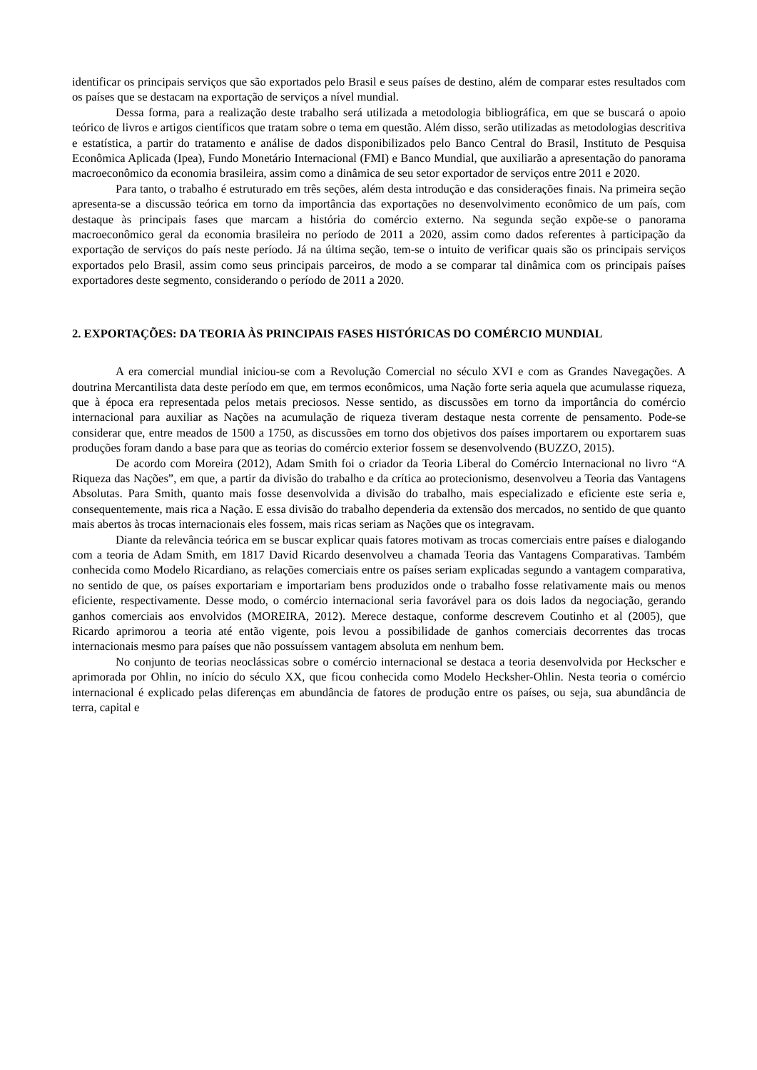identificar os principais serviços que são exportados pelo Brasil e seus países de destino, além de comparar estes resultados com os países que se destacam na exportação de serviços a nível mundial.
Dessa forma, para a realização deste trabalho será utilizada a metodologia bibliográfica, em que se buscará o apoio teórico de livros e artigos científicos que tratam sobre o tema em questão. Além disso, serão utilizadas as metodologias descritiva e estatística, a partir do tratamento e análise de dados disponibilizados pelo Banco Central do Brasil, Instituto de Pesquisa Econômica Aplicada (Ipea), Fundo Monetário Internacional (FMI) e Banco Mundial, que auxiliarão a apresentação do panorama macroeconômico da economia brasileira, assim como a dinâmica de seu setor exportador de serviços entre 2011 e 2020.
Para tanto, o trabalho é estruturado em três seções, além desta introdução e das considerações finais. Na primeira seção apresenta-se a discussão teórica em torno da importância das exportações no desenvolvimento econômico de um país, com destaque às principais fases que marcam a história do comércio externo. Na segunda seção expõe-se o panorama macroeconômico geral da economia brasileira no período de 2011 a 2020, assim como dados referentes à participação da exportação de serviços do país neste período. Já na última seção, tem-se o intuito de verificar quais são os principais serviços exportados pelo Brasil, assim como seus principais parceiros, de modo a se comparar tal dinâmica com os principais países exportadores deste segmento, considerando o período de 2011 a 2020.
2. EXPORTAÇÕES: DA TEORIA ÀS PRINCIPAIS FASES HISTÓRICAS DO COMÉRCIO MUNDIAL
A era comercial mundial iniciou-se com a Revolução Comercial no século XVI e com as Grandes Navegações. A doutrina Mercantilista data deste período em que, em termos econômicos, uma Nação forte seria aquela que acumulasse riqueza, que à época era representada pelos metais preciosos. Nesse sentido, as discussões em torno da importância do comércio internacional para auxiliar as Nações na acumulação de riqueza tiveram destaque nesta corrente de pensamento. Pode-se considerar que, entre meados de 1500 a 1750, as discussões em torno dos objetivos dos países importarem ou exportarem suas produções foram dando a base para que as teorias do comércio exterior fossem se desenvolvendo (BUZZO, 2015).
De acordo com Moreira (2012), Adam Smith foi o criador da Teoria Liberal do Comércio Internacional no livro “A Riqueza das Nações”, em que, a partir da divisão do trabalho e da crítica ao protecionismo, desenvolveu a Teoria das Vantagens Absolutas. Para Smith, quanto mais fosse desenvolvida a divisão do trabalho, mais especializado e eficiente este seria e, consequentemente, mais rica a Nação. E essa divisão do trabalho dependeria da extensão dos mercados, no sentido de que quanto mais abertos às trocas internacionais eles fossem, mais ricas seriam as Nações que os integravam.
Diante da relevância teórica em se buscar explicar quais fatores motivam as trocas comerciais entre países e dialogando com a teoria de Adam Smith, em 1817 David Ricardo desenvolveu a chamada Teoria das Vantagens Comparativas. Também conhecida como Modelo Ricardiano, as relações comerciais entre os países seriam explicadas segundo a vantagem comparativa, no sentido de que, os países exportariam e importariam bens produzidos onde o trabalho fosse relativamente mais ou menos eficiente, respectivamente. Desse modo, o comércio internacional seria favorável para os dois lados da negociação, gerando ganhos comerciais aos envolvidos (MOREIRA, 2012). Merece destaque, conforme descrevem Coutinho et al (2005), que Ricardo aprimorou a teoria até então vigente, pois levou a possibilidade de ganhos comerciais decorrentes das trocas internacionais mesmo para países que não possuíssem vantagem absoluta em nenhum bem.
No conjunto de teorias neoclássicas sobre o comércio internacional se destaca a teoria desenvolvida por Heckscher e aprimorada por Ohlin, no início do século XX, que ficou conhecida como Modelo Hecksher-Ohlin. Nesta teoria o comércio internacional é explicado pelas diferenças em abundância de fatores de produção entre os países, ou seja, sua abundância de terra, capital e